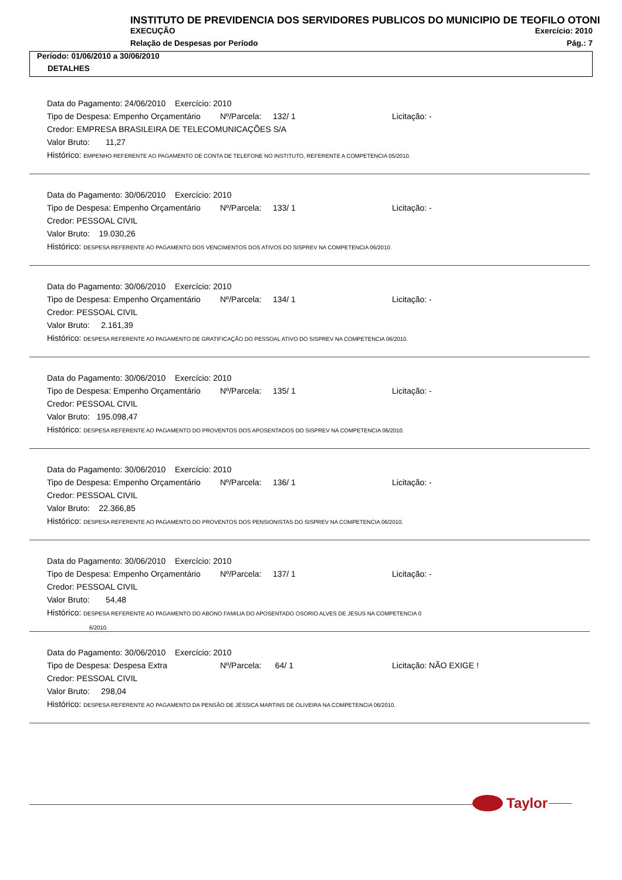INSTITUTO DE PREVIDENCIA DOS SERVIDORES PUBLICOS DO MUNICIPIO DE TEOFILO OTONI
EXECUÇÃO Exercício: 2010
Relação de Despesas por Período Pág.: 7
Período: 01/06/2010 a 30/06/2010
DETALHES
Data do Pagamento: 24/06/2010 Exercício: 2010
Tipo de Despesa: Empenho Orçamentário Nº/Parcela: 132/ 1 Licitação: -
Credor: EMPRESA BRASILEIRA DE TELECOMUNICAÇÕES S/A
Valor Bruto: 11,27
Histórico: EMPENHO REFERENTE AO PAGAMENTO DE CONTA DE TELEFONE NO INSTITUTO, REFERENTE A COMPETENCIA 05/2010.
Data do Pagamento: 30/06/2010 Exercício: 2010
Tipo de Despesa: Empenho Orçamentário Nº/Parcela: 133/ 1 Licitação: -
Credor: PESSOAL CIVIL
Valor Bruto: 19.030,26
Histórico: DESPESA REFERENTE AO PAGAMENTO DOS VENCIMENTOS DOS ATIVOS DO SISPREV NA COMPETENCIA 06/2010.
Data do Pagamento: 30/06/2010 Exercício: 2010
Tipo de Despesa: Empenho Orçamentário Nº/Parcela: 134/ 1 Licitação: -
Credor: PESSOAL CIVIL
Valor Bruto: 2.161,39
Histórico: DESPESA REFERENTE AO PAGAMENTO DE GRATIFICAÇÃO DO PESSOAL ATIVO DO SISPREV NA COMPETENCIA 06/2010.
Data do Pagamento: 30/06/2010 Exercício: 2010
Tipo de Despesa: Empenho Orçamentário Nº/Parcela: 135/ 1 Licitação: -
Credor: PESSOAL CIVIL
Valor Bruto: 195.098,47
Histórico: DESPESA REFERENTE AO PAGAMENTO DO PROVENTOS DOS APOSENTADOS DO SISPREV NA COMPETENCIA 06/2010.
Data do Pagamento: 30/06/2010 Exercício: 2010
Tipo de Despesa: Empenho Orçamentário Nº/Parcela: 136/ 1 Licitação: -
Credor: PESSOAL CIVIL
Valor Bruto: 22.366,85
Histórico: DESPESA REFERENTE AO PAGAMENTO DO PROVENTOS DOS PENSIONISTAS DO SISPREV NA COMPETENCIA 06/2010.
Data do Pagamento: 30/06/2010 Exercício: 2010
Tipo de Despesa: Empenho Orçamentário Nº/Parcela: 137/ 1 Licitação: -
Credor: PESSOAL CIVIL
Valor Bruto: 54,48
Histórico: DESPESA REFERENTE AO PAGAMENTO DO ABONO FAMILIA DO APOSENTADO OSORIO ALVES DE JESUS NA COMPETENCIA 0
6/2010.
Data do Pagamento: 30/06/2010 Exercício: 2010
Tipo de Despesa: Despesa Extra Nº/Parcela: 64/ 1 Licitação: NÃO EXIGE !
Credor: PESSOAL CIVIL
Valor Bruto: 298,04
Histórico: DESPESA REFERENTE AO PAGAMENTO DA PENSÃO DE JÉSSICA MARTINS DE OLIVEIRA NA COMPETENCIA 06/2010.
Taylor